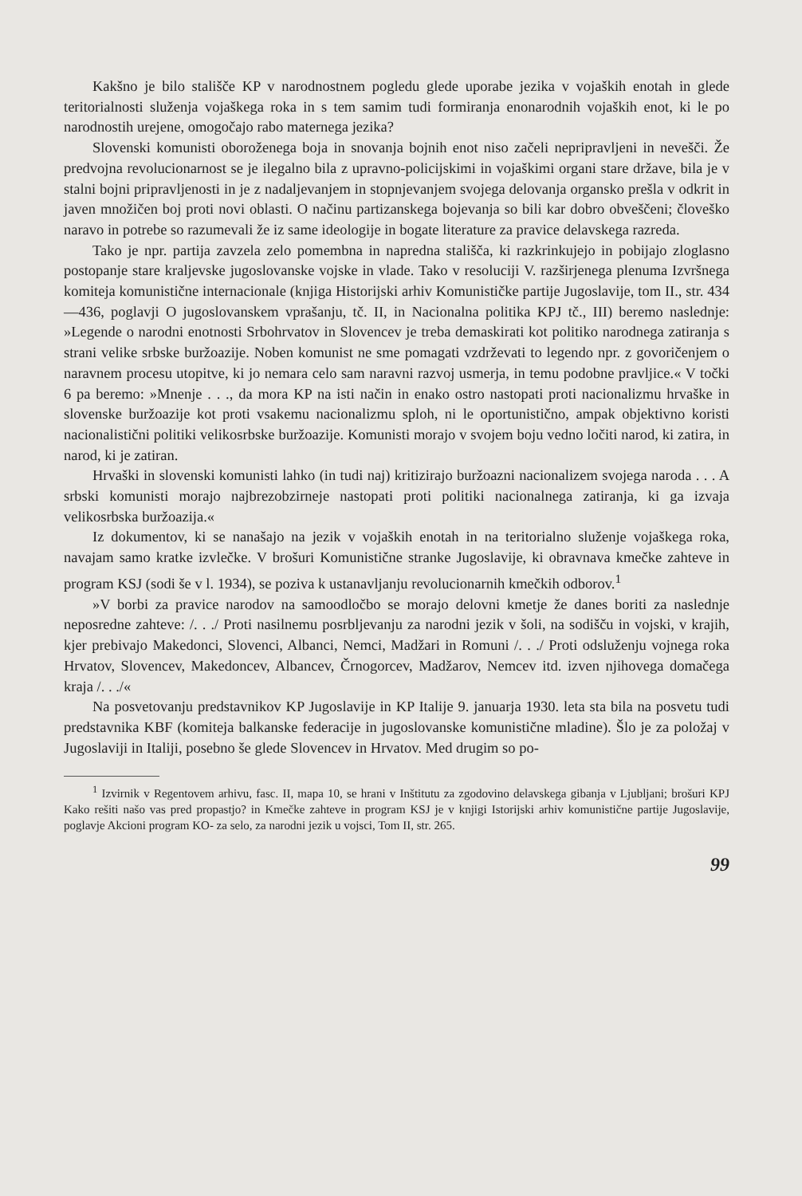Kakšno je bilo stališče KP v narodnostnem pogledu glede uporabe jezika v vojaških enotah in glede teritorialnosti služenja vojaškega roka in s tem samim tudi formiranja enonarodnih vojaških enot, ki le po narodnostih urejene, omogočajo rabo maternega jezika?
Slovenski komunisti oboroženega boja in snovanja bojnih enot niso začeli nepripravljeni in nevešči. Že predvojna revolucionarnost se je ilegalno bila z upravno-policijskimi in vojaškimi organi stare države, bila je v stalni bojni pripravljenosti in je z nadaljevanjem in stopnjevanjem svojega delovanja organsko prešla v odkrit in javen množičen boj proti novi oblasti. O načinu partizanskega bojevanja so bili kar dobro obveščeni; človeško naravo in potrebe so razumevali že iz same ideologije in bogate literature za pravice delavskega razreda.
Tako je npr. partija zavzela zelo pomembna in napredna stališča, ki razkrinkujejo in pobijajo zloglasno postopanje stare kraljevske jugoslovanske vojske in vlade. Tako v resoluciji V. razširjenega plenuma Izvršnega komiteja komunistične internacionale (knjiga Historijski arhiv Komunističke partije Jugoslavije, tom II., str. 434—436, poglavji O jugoslovanskem vprašanju, tč. II, in Nacionalna politika KPJ tč., III) beremo naslednje: »Legende o narodni enotnosti Srbohrvatov in Slovencev je treba demaskirati kot politiko narodnega zatiranja s strani velike srbske buržoazije. Noben komunist ne sme pomagati vzdrževati to legendo npr. z govoričenjem o naravnem procesu utopitve, ki jo nemara celo sam naravni razvoj usmerja, in temu podobne pravljice.« V točki 6 pa beremo: »Mnenje . . ., da mora KP na isti način in enako ostro nastopati proti nacionalizmu hrvaške in slovenske buržoazije kot proti vsakemu nacionalizmu sploh, ni le oportunistično, ampak objektivno koristi nacionalistični politiki velikosrbske buržoazije. Komunisti morajo v svojem boju vedno ločiti narod, ki zatira, in narod, ki je zatiran.
Hrvaški in slovenski komunisti lahko (in tudi naj) kritizirajo buržoazni nacionalizem svojega naroda . . . A srbski komunisti morajo najbrezobzirneje nastopati proti politiki nacionalnega zatiranja, ki ga izvaja velikosrbska buržoazija.«
Iz dokumentov, ki se nanašajo na jezik v vojaških enotah in na teritorialno služenje vojaškega roka, navajam samo kratke izvlečke. V brošuri Komunistične stranke Jugoslavije, ki obravnava kmečke zahteve in program KSJ (sodi še v l. 1934), se poziva k ustanavljanju revolucionarnih kmečkih odborov.<sup>1</sup>
»V borbi za pravice narodov na samoodločbo se morajo delovni kmetje že danes boriti za naslednje neposredne zahteve: /. . ./ Proti nasilnemu posrbljevanju za narodni jezik v šoli, na sodišču in vojski, v krajih, kjer prebivajo Makedonci, Slovenci, Albanci, Nemci, Madžari in Romuni /. . ./ Proti odsluženju vojnega roka Hrvatov, Slovencev, Makedoncev, Albancev, Črnogorcev, Madžarov, Nemcev itd. izven njihovega domačega kraja /. . ./«
Na posvetovanju predstavnikov KP Jugoslavije in KP Italije 9. januarja 1930. leta sta bila na posvetu tudi predstavnika KBF (komiteja balkanske federacije in jugoslovanske komunistične mladine). Šlo je za položaj v Jugoslaviji in Italiji, posebno še glede Slovencev in Hrvatov. Med drugim so po-
<sup>1</sup> Izvirnik v Regentovem arhivu, fasc. II, mapa 10, se hrani v Inštitutu za zgodovino delavskega gibanja v Ljubljani; brošuri KPJ Kako rešiti našo vas pred propastjo? in Kmečke zahteve in program KSJ je v knjigi Istorijski arhiv komunistične partije Jugoslavije, poglavje Akcioni program KO- za selo, za narodni jezik u vojsci, Tom II, str. 265.
99